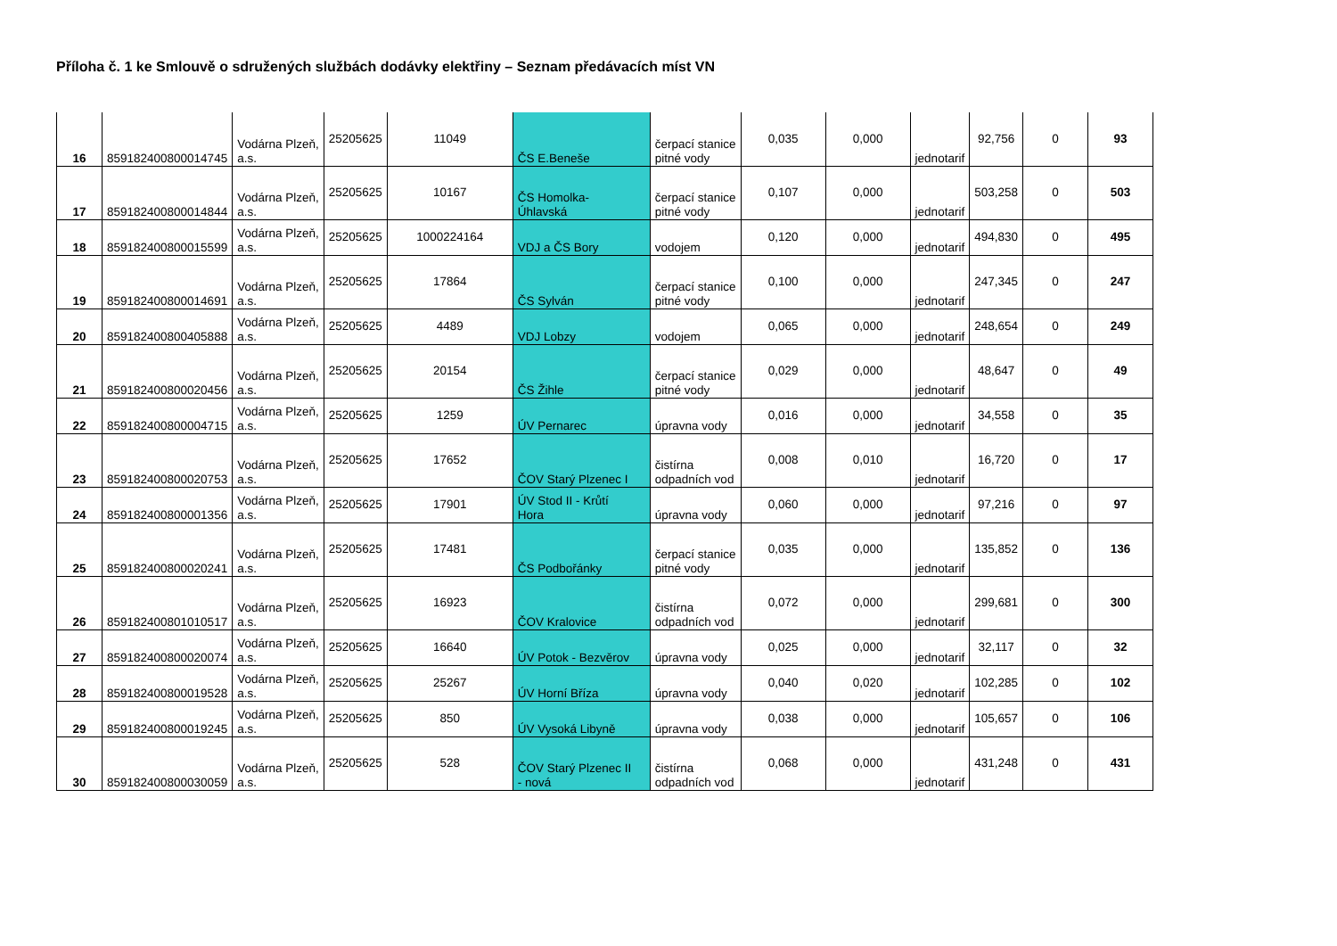Příloha č. 1 ke Smlouvě o sdružených službách dodávky elektřiny – Seznam předávacích míst VN
| 16 | 859182400800014745 | Vodárna Plzeň, a.s. | 25205625 | 11049 | ČS E.Beneše | čerpací stanice pitné vody | 0,035 | 0,000 | jednotarif | 92,756 | 0 | 93 |
| 17 | 859182400800014844 | Vodárna Plzeň, a.s. | 25205625 | 10167 | ČS Homolka- Úhlavská | čerpací stanice pitné vody | 0,107 | 0,000 | jednotarif | 503,258 | 0 | 503 |
| 18 | 859182400800015599 | Vodárna Plzeň, a.s. | 25205625 | 1000224164 | VDJ a ČS Bory | vodojem | 0,120 | 0,000 | jednotarif | 494,830 | 0 | 495 |
| 19 | 859182400800014691 | Vodárna Plzeň, a.s. | 25205625 | 17864 | ČS Sylván | čerpací stanice pitné vody | 0,100 | 0,000 | jednotarif | 247,345 | 0 | 247 |
| 20 | 859182400800405888 | Vodárna Plzeň, a.s. | 25205625 | 4489 | VDJ Lobzy | vodojem | 0,065 | 0,000 | jednotarif | 248,654 | 0 | 249 |
| 21 | 859182400800020456 | Vodárna Plzeň, a.s. | 25205625 | 20154 | ČS Žihle | čerpací stanice pitné vody | 0,029 | 0,000 | jednotarif | 48,647 | 0 | 49 |
| 22 | 859182400800004715 | Vodárna Plzeň, a.s. | 25205625 | 1259 | ÚV Pernarec | úpravna vody | 0,016 | 0,000 | jednotarif | 34,558 | 0 | 35 |
| 23 | 859182400800020753 | Vodárna Plzeň, a.s. | 25205625 | 17652 | ČOV Starý Plzenec I | čistírna odpadních vod | 0,008 | 0,010 | jednotarif | 16,720 | 0 | 17 |
| 24 | 859182400800001356 | Vodárna Plzeň, a.s. | 25205625 | 17901 | ÚV Stod II - Krůtí Hora | úpravna vody | 0,060 | 0,000 | jednotarif | 97,216 | 0 | 97 |
| 25 | 859182400800020241 | Vodárna Plzeň, a.s. | 25205625 | 17481 | ČS Podbořánky | čerpací stanice pitné vody | 0,035 | 0,000 | jednotarif | 135,852 | 0 | 136 |
| 26 | 859182400801010517 | Vodárna Plzeň, a.s. | 25205625 | 16923 | ČOV Kralovice | čistírna odpadních vod | 0,072 | 0,000 | jednotarif | 299,681 | 0 | 300 |
| 27 | 859182400800020074 | Vodárna Plzeň, a.s. | 25205625 | 16640 | ÚV Potok - Bezvěrov | úpravna vody | 0,025 | 0,000 | jednotarif | 32,117 | 0 | 32 |
| 28 | 859182400800019528 | Vodárna Plzeň, a.s. | 25205625 | 25267 | ÚV Horní Bříza | úpravna vody | 0,040 | 0,020 | jednotarif | 102,285 | 0 | 102 |
| 29 | 859182400800019245 | Vodárna Plzeň, a.s. | 25205625 | 850 | ÚV Vysoká Libyně | úpravna vody | 0,038 | 0,000 | jednotarif | 105,657 | 0 | 106 |
| 30 | 859182400800030059 | Vodárna Plzeň, a.s. | 25205625 | 528 | ČOV Starý Plzenec II - nová | čistírna odpadních vod | 0,068 | 0,000 | jednotarif | 431,248 | 0 | 431 |